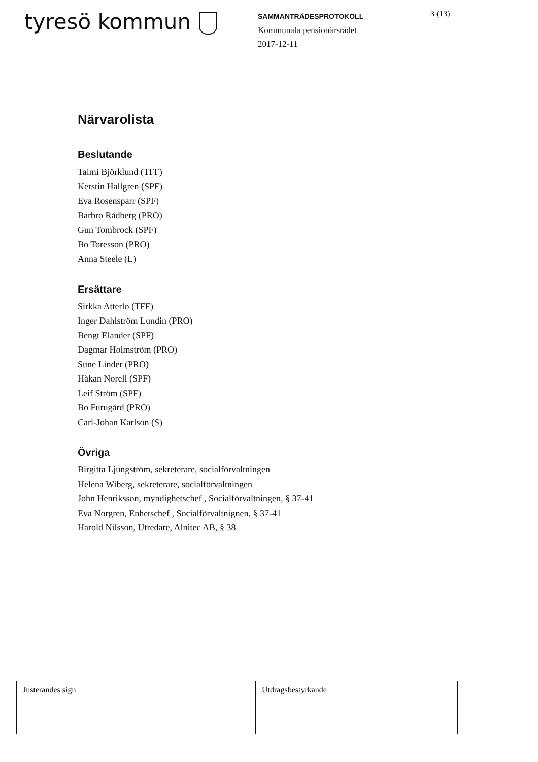tyresö kommun
SAMMANTRÄDESPROTOKOLL
Kommunala pensionärsrådet
2017-12-11
3 (13)
Närvarolista
Beslutande
Taimi Björklund (TFF)
Kerstin Hallgren (SPF)
Eva Rosensparr (SPF)
Barbro Rådberg (PRO)
Gun Tombrock (SPF)
Bo Toresson (PRO)
Anna Steele (L)
Ersättare
Sirkka Atterlo (TFF)
Inger Dahlström Lundin (PRO)
Bengt Elander (SPF)
Dagmar Holmström (PRO)
Sune Linder (PRO)
Håkan Norell (SPF)
Leif Ström (SPF)
Bo Furugård (PRO)
Carl-Johan Karlson (S)
Övriga
Birgitta Ljungström, sekreterare, socialförvaltningen
Helena Wiberg, sekreterare, socialförvaltningen
John Henriksson, myndighetschef , Socialförvaltningen, § 37-41
Eva Norgren, Enhetschef , Socialförvaltnignen, § 37-41
Harold Nilsson, Utredare, Alnitec AB, § 38
| Justerandes sign | | | Utdragsbestyrkande |